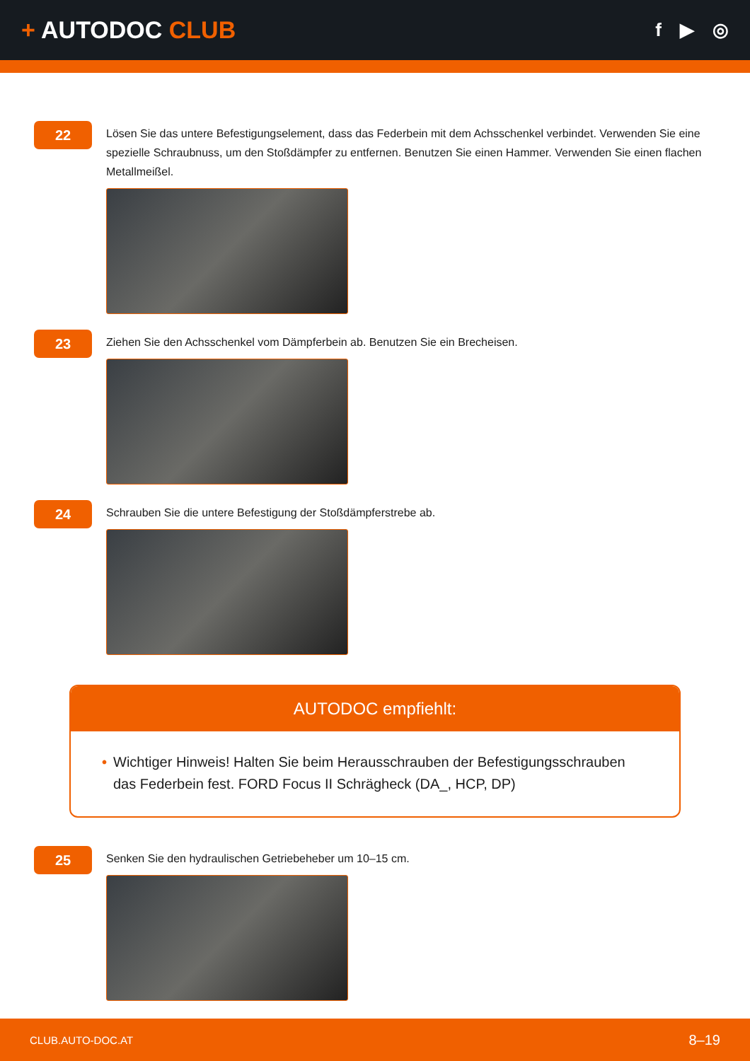+ AUTODOC CLUB
f ▶ ◎
22
Lösen Sie das untere Befestigungselement, dass das Federbein mit dem Achsschenkel verbindet. Verwenden Sie eine spezielle Schraubnuss, um den Stoßdämpfer zu entfernen. Benutzen Sie einen Hammer. Verwenden Sie einen flachen Metallmeißel.
23
Ziehen Sie den Achsschenkel vom Dämpferbein ab. Benutzen Sie ein Brecheisen.
24
Schrauben Sie die untere Befestigung der Stoßdämpferstrebe ab.
AUTODOC empfiehlt:
• Wichtiger Hinweis! Halten Sie beim Herausschrauben der Befestigungsschrauben das Federbein fest. FORD Focus II Schrägheck (DA_, HCP, DP)
25
Senken Sie den hydraulischen Getriebeheber um 10–15 cm.
CLUB.AUTO-DOC.AT 8–19